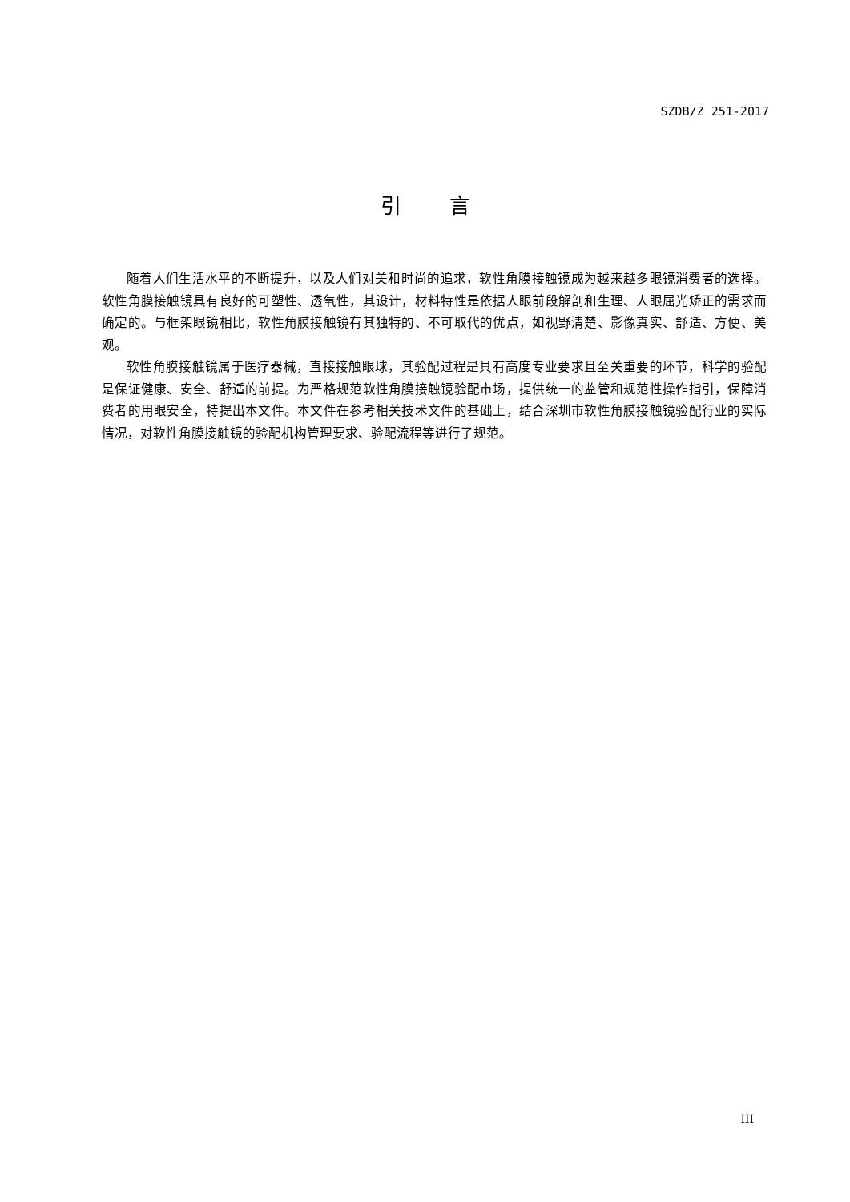SZDB/Z 251-2017
引言
随着人们生活水平的不断提升，以及人们对美和时尚的追求，软性角膜接触镜成为越来越多眼镜消费者的选择。软性角膜接触镜具有良好的可塑性、透氧性，其设计，材料特性是依据人眼前段解剖和生理、人眼屈光矫正的需求而确定的。与框架眼镜相比，软性角膜接触镜有其独特的、不可取代的优点，如视野清楚、影像真实、舒适、方便、美观。
软性角膜接触镜属于医疗器械，直接接触眼球，其验配过程是具有高度专业要求且至关重要的环节，科学的验配是保证健康、安全、舒适的前提。为严格规范软性角膜接触镜验配市场，提供统一的监管和规范性操作指引，保障消费者的用眼安全，特提出本文件。本文件在参考相关技术文件的基础上，结合深圳市软性角膜接触镜验配行业的实际情况，对软性角膜接触镜的验配机构管理要求、验配流程等进行了规范。
III